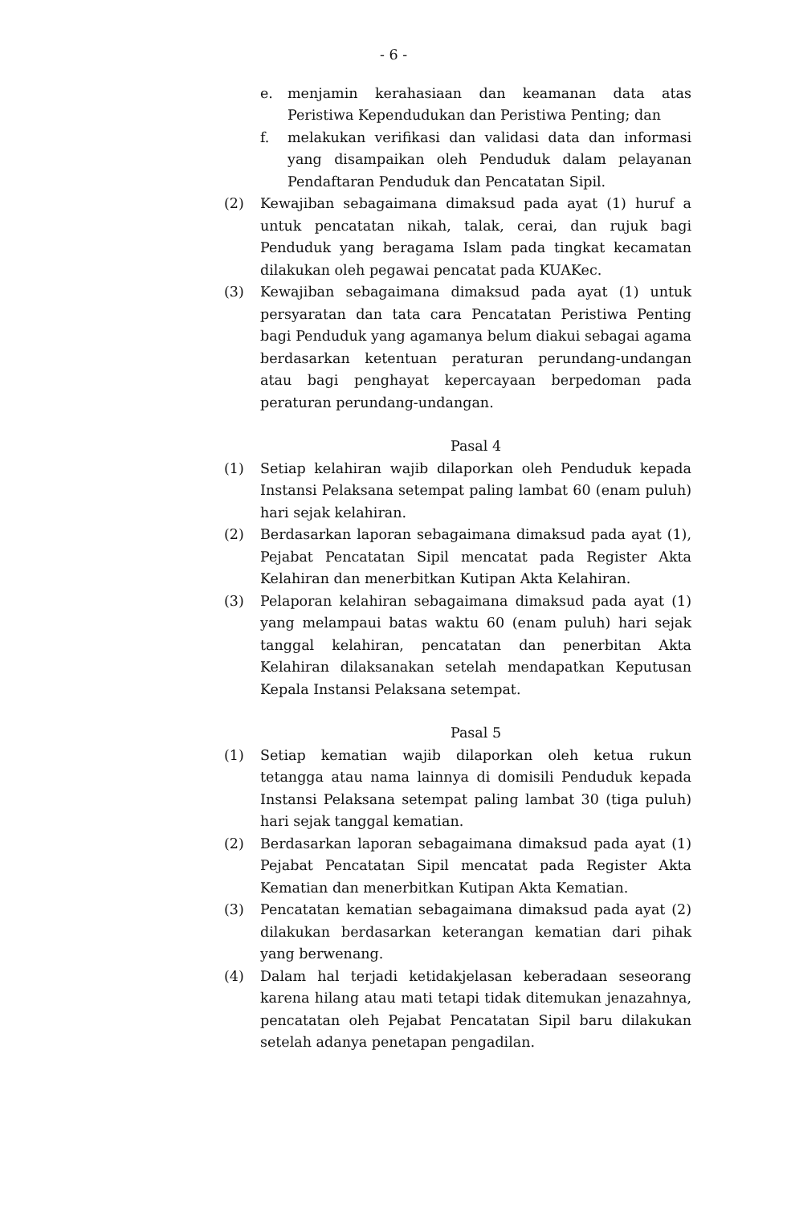- 6 -
e. menjamin kerahasiaan dan keamanan data atas Peristiwa Kependudukan dan Peristiwa Penting; dan
f. melakukan verifikasi dan validasi data dan informasi yang disampaikan oleh Penduduk dalam pelayanan Pendaftaran Penduduk dan Pencatatan Sipil.
(2) Kewajiban sebagaimana dimaksud pada ayat (1) huruf a untuk pencatatan nikah, talak, cerai, dan rujuk bagi Penduduk yang beragama Islam pada tingkat kecamatan dilakukan oleh pegawai pencatat pada KUAKec.
(3) Kewajiban sebagaimana dimaksud pada ayat (1) untuk persyaratan dan tata cara Pencatatan Peristiwa Penting bagi Penduduk yang agamanya belum diakui sebagai agama berdasarkan ketentuan peraturan perundang-undangan atau bagi penghayat kepercayaan berpedoman pada peraturan perundang-undangan.
Pasal 4
(1) Setiap kelahiran wajib dilaporkan oleh Penduduk kepada Instansi Pelaksana setempat paling lambat 60 (enam puluh) hari sejak kelahiran.
(2) Berdasarkan laporan sebagaimana dimaksud pada ayat (1), Pejabat Pencatatan Sipil mencatat pada Register Akta Kelahiran dan menerbitkan Kutipan Akta Kelahiran.
(3) Pelaporan kelahiran sebagaimana dimaksud pada ayat (1) yang melampaui batas waktu 60 (enam puluh) hari sejak tanggal kelahiran, pencatatan dan penerbitan Akta Kelahiran dilaksanakan setelah mendapatkan Keputusan Kepala Instansi Pelaksana setempat.
Pasal 5
(1) Setiap kematian wajib dilaporkan oleh ketua rukun tetangga atau nama lainnya di domisili Penduduk kepada Instansi Pelaksana setempat paling lambat 30 (tiga puluh) hari sejak tanggal kematian.
(2) Berdasarkan laporan sebagaimana dimaksud pada ayat (1) Pejabat Pencatatan Sipil mencatat pada Register Akta Kematian dan menerbitkan Kutipan Akta Kematian.
(3) Pencatatan kematian sebagaimana dimaksud pada ayat (2) dilakukan berdasarkan keterangan kematian dari pihak yang berwenang.
(4) Dalam hal terjadi ketidakjelasan keberadaan seseorang karena hilang atau mati tetapi tidak ditemukan jenazahnya, pencatatan oleh Pejabat Pencatatan Sipil baru dilakukan setelah adanya penetapan pengadilan.